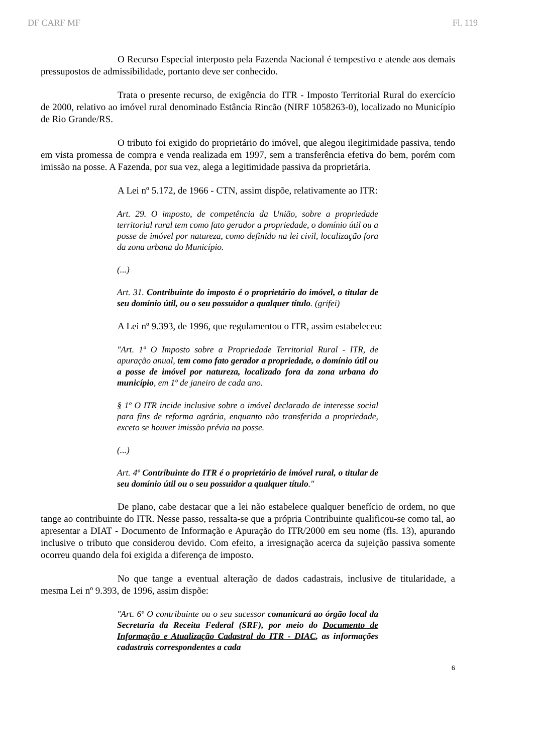DF CARF MF Fl. 119
O Recurso Especial interposto pela Fazenda Nacional é tempestivo e atende aos demais pressupostos de admissibilidade, portanto deve ser conhecido.
Trata o presente recurso, de exigência do ITR - Imposto Territorial Rural do exercício de 2000, relativo ao imóvel rural denominado Estância Rincão (NIRF 1058263-0), localizado no Município de Rio Grande/RS.
O tributo foi exigido do proprietário do imóvel, que alegou ilegitimidade passiva, tendo em vista promessa de compra e venda realizada em 1997, sem a transferência efetiva do bem, porém com imissão na posse. A Fazenda, por sua vez, alega a legitimidade passiva da proprietária.
A Lei nº 5.172, de 1966 - CTN, assim dispõe, relativamente ao ITR:
Art. 29. O imposto, de competência da União, sobre a propriedade territorial rural tem como fato gerador a propriedade, o domínio útil ou a posse de imóvel por natureza, como definido na lei civil, localização fora da zona urbana do Município.
(...)
Art. 31. Contribuinte do imposto é o proprietário do imóvel, o titular de seu domínio útil, ou o seu possuidor a qualquer título. (grifei)
A Lei nº 9.393, de 1996, que regulamentou o ITR, assim estabeleceu:
"Art. 1º O Imposto sobre a Propriedade Territorial Rural - ITR, de apuração anual, tem como fato gerador a propriedade, o domínio útil ou a posse de imóvel por natureza, localizado fora da zona urbana do município, em 1º de janeiro de cada ano.
§ 1º O ITR incide inclusive sobre o imóvel declarado de interesse social para fins de reforma agrária, enquanto não transferida a propriedade, exceto se houver imissão prévia na posse.
(...)
Art. 4º Contribuinte do ITR é o proprietário de imóvel rural, o titular de seu domínio útil ou o seu possuidor a qualquer título."
De plano, cabe destacar que a lei não estabelece qualquer benefício de ordem, no que tange ao contribuinte do ITR. Nesse passo, ressalta-se que a própria Contribuinte qualificou-se como tal, ao apresentar a DIAT - Documento de Informação e Apuração do ITR/2000 em seu nome (fls. 13), apurando inclusive o tributo que considerou devido. Com efeito, a irresignação acerca da sujeição passiva somente ocorreu quando dela foi exigida a diferença de imposto.
No que tange a eventual alteração de dados cadastrais, inclusive de titularidade, a mesma Lei nº 9.393, de 1996, assim dispõe:
"Art. 6º O contribuinte ou o seu sucessor comunicará ao órgão local da Secretaria da Receita Federal (SRF), por meio do Documento de Informação e Atualização Cadastral do ITR - DIAC, as informações cadastrais correspondentes a cada
6